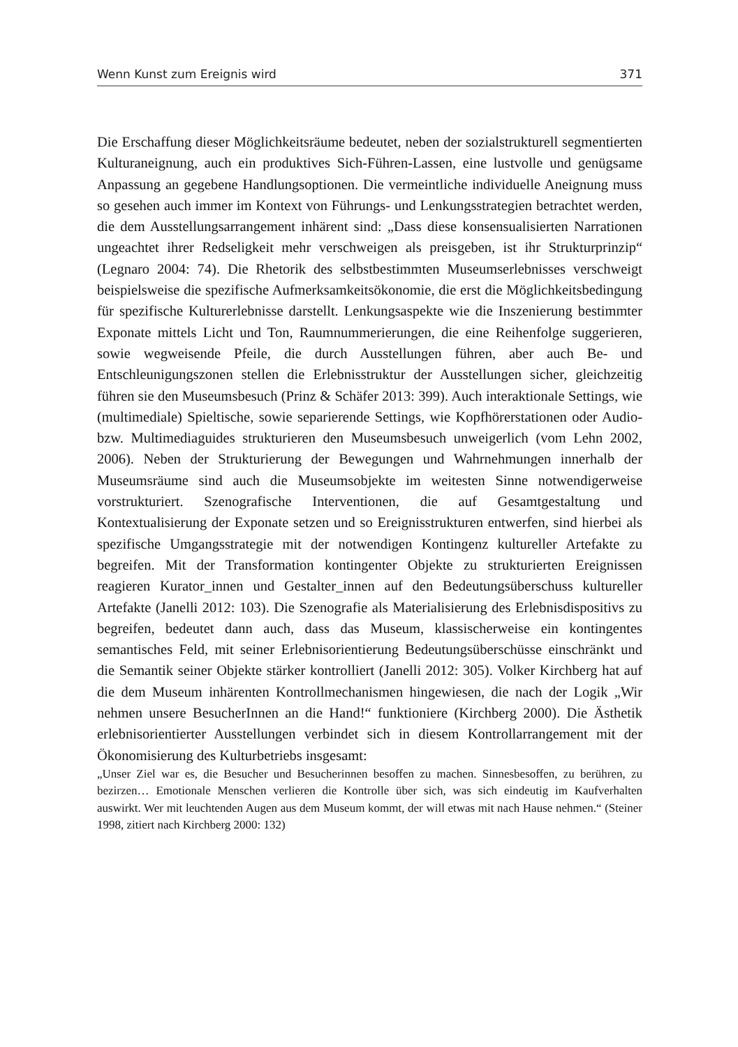Wenn Kunst zum Ereignis wird 371
Die Erschaffung dieser Möglichkeitsräume bedeutet, neben der sozialstrukturell segmentierten Kulturaneignung, auch ein produktives Sich-Führen-Lassen, eine lustvolle und genügsame Anpassung an gegebene Handlungsoptionen. Die vermeintliche individuelle Aneignung muss so gesehen auch immer im Kontext von Führungs- und Lenkungsstrategien betrachtet werden, die dem Ausstellungsarrangement inhärent sind: „Dass diese konsensualisierten Narrationen ungeachtet ihrer Redseligkeit mehr verschweigen als preisgeben, ist ihr Strukturprinzip“ (Legnaro 2004: 74). Die Rhetorik des selbstbestimmten Museumserlebnisses verschweigt beispielsweise die spezifische Aufmerksamkeitsökonomie, die erst die Möglichkeitsbedingung für spezifische Kulturerlebnisse darstellt. Lenkungsaspekte wie die Inszenierung bestimmter Exponate mittels Licht und Ton, Raumnummerierungen, die eine Reihenfolge suggerieren, sowie wegweisende Pfeile, die durch Ausstellungen führen, aber auch Be- und Entschleunigungszonen stellen die Erlebnisstruktur der Ausstellungen sicher, gleichzeitig führen sie den Museumsbesuch (Prinz & Schäfer 2013: 399). Auch interaktionale Settings, wie (multimediale) Spieltische, sowie separierende Settings, wie Kopfhörerstationen oder Audio- bzw. Multimediaguides strukturieren den Museumsbesuch unweigerlich (vom Lehn 2002, 2006). Neben der Strukturierung der Bewegungen und Wahrnehmungen innerhalb der Museumsräume sind auch die Museumsobjekte im weitesten Sinne notwendigerweise vorstrukturiert. Szenografische Interventionen, die auf Gesamtgestaltung und Kontextualisierung der Exponate setzen und so Ereignisstrukturen entwerfen, sind hierbei als spezifische Umgangsstrategie mit der notwendigen Kontingenz kultureller Artefakte zu begreifen. Mit der Transformation kontingenter Objekte zu strukturierten Ereignissen reagieren Kurator_innen und Gestalter_innen auf den Bedeutungsüberschuss kultureller Artefakte (Janelli 2012: 103). Die Szenografie als Materialisierung des Erlebnisdispositivs zu begreifen, bedeutet dann auch, dass das Museum, klassischerweise ein kontingentes semantisches Feld, mit seiner Erlebnisorientierung Bedeutungsüberschüsse einschränkt und die Semantik seiner Objekte stärker kontrolliert (Janelli 2012: 305). Volker Kirchberg hat auf die dem Museum inhärenten Kontrollmechanismen hingewiesen, die nach der Logik „Wir nehmen unsere BesucherInnen an die Hand!“ funktioniere (Kirchberg 2000). Die Ästhetik erlebnisorientierter Ausstellungen verbindet sich in diesem Kontrollarrangement mit der Ökonomisierung des Kulturbetriebs insgesamt:
„Unser Ziel war es, die Besucher und Besucherinnen besoffen zu machen. Sinnesbesoffen, zu berühren, zu bezirzen… Emotionale Menschen verlieren die Kontrolle über sich, was sich eindeutig im Kaufverhalten auswirkt. Wer mit leuchtenden Augen aus dem Museum kommt, der will etwas mit nach Hause nehmen.“ (Steiner 1998, zitiert nach Kirchberg 2000: 132)